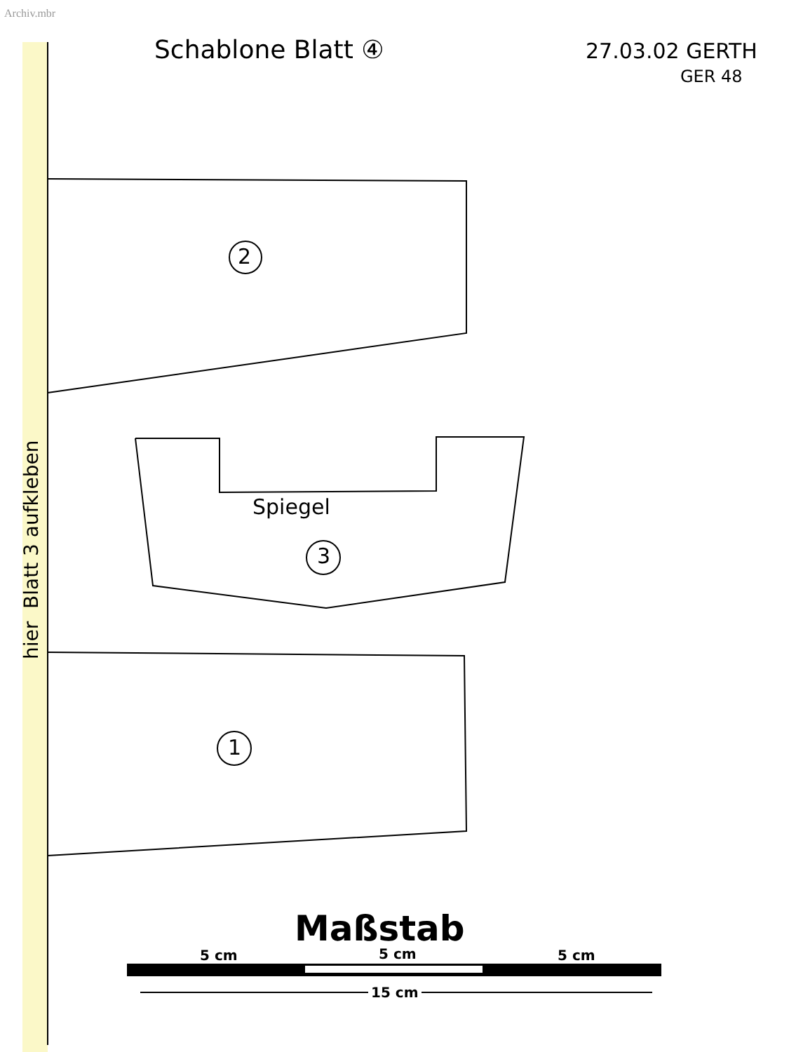Archiv.mbr
Schablone Blatt ④ 27.03.02 GERTH
GER 48
hier Blatt 3 aufkleben
2
Spiegel
3
1
Maßstab
5 cm 5 cm 5 cm
15 cm